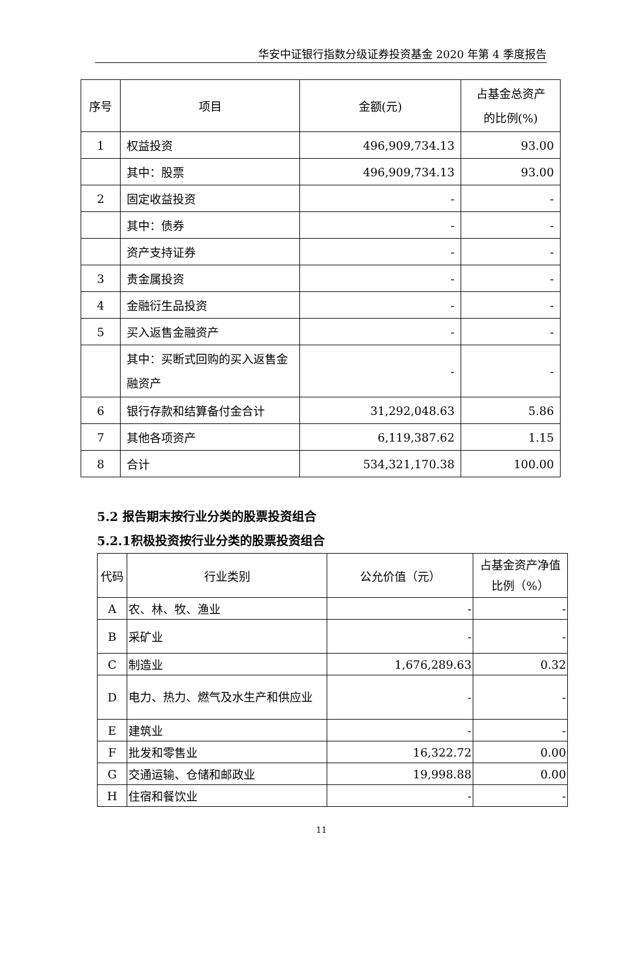华安中证银行指数分级证券投资基金 2020 年第 4 季度报告
| 序号 | 项目 | 金额(元) | 占基金总资产 的比例(%) |
| --- | --- | --- | --- |
| 1 | 权益投资 | 496,909,734.13 | 93.00 |
| | 其中：股票 | 496,909,734.13 | 93.00 |
| 2 | 固定收益投资 | - | - |
| | 其中：债券 | - | - |
| | 资产支持证券 | - | - |
| 3 | 贵金属投资 | - | - |
| 4 | 金融衍生品投资 | - | - |
| 5 | 买入返售金融资产 | - | - |
| | 其中：买断式回购的买入返售金融资产 | - | - |
| 6 | 银行存款和结算备付金合计 | 31,292,048.63 | 5.86 |
| 7 | 其他各项资产 | 6,119,387.62 | 1.15 |
| 8 | 合计 | 534,321,170.38 | 100.00 |
5.2 报告期末按行业分类的股票投资组合
5.2.1积极投资按行业分类的股票投资组合
| 代码 | 行业类别 | 公允价值（元） | 占基金资产净值比例（%） |
| --- | --- | --- | --- |
| A | 农、林、牧、渔业 | - | - |
| B | 采矿业 | - | - |
| C | 制造业 | 1,676,289.63 | 0.32 |
| D | 电力、热力、燃气及水生产和供应业 | - | - |
| E | 建筑业 | - | - |
| F | 批发和零售业 | 16,322.72 | 0.00 |
| G | 交通运输、仓储和邮政业 | 19,998.88 | 0.00 |
| H | 住宿和餐饮业 | - | - |
11